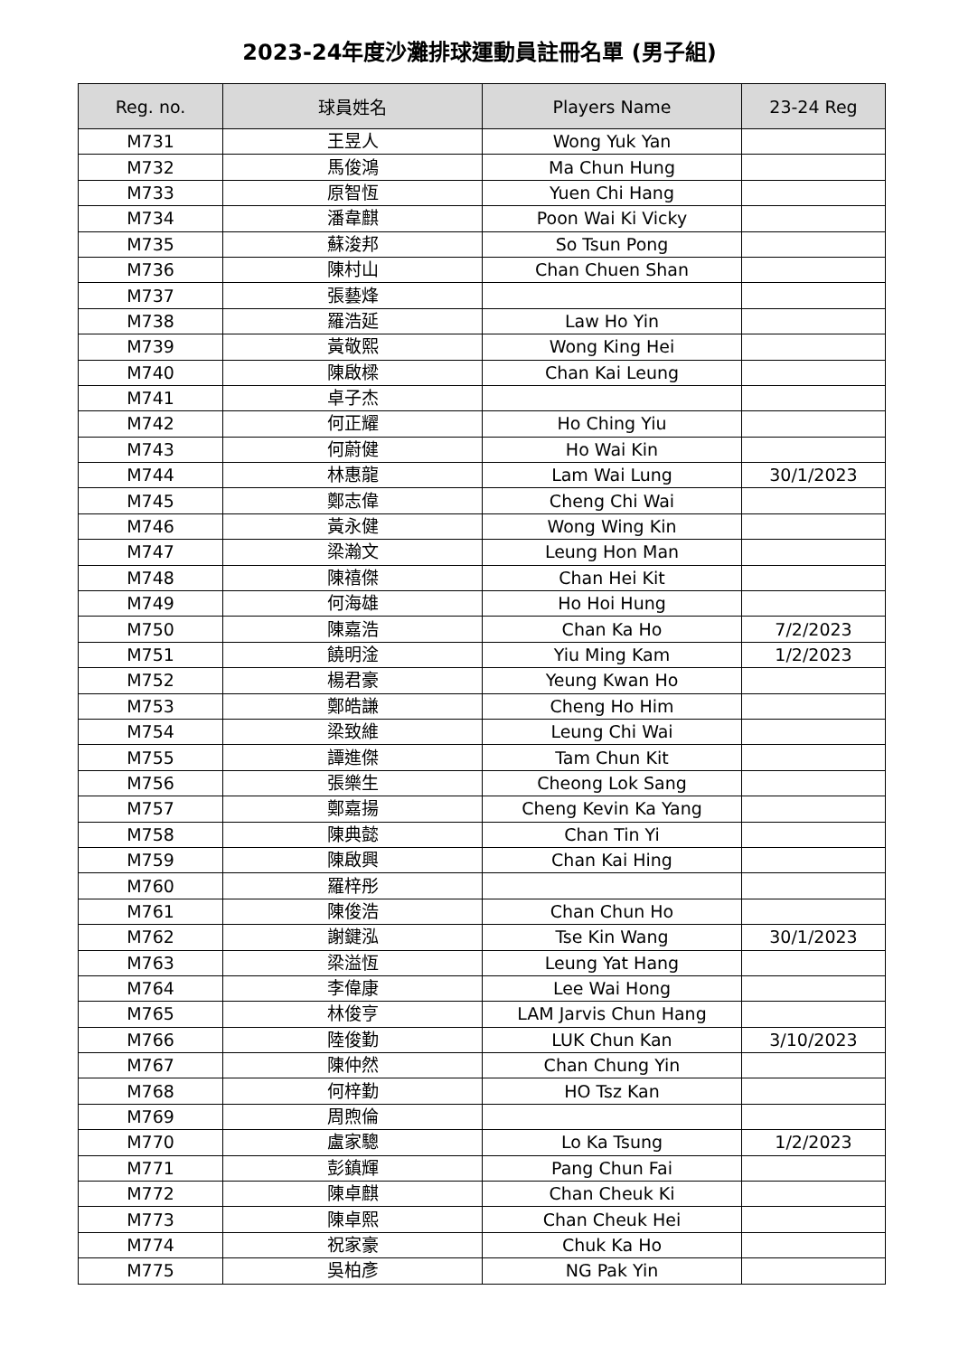2023-24年度沙灘排球運動員註冊名單 (男子組)
| Reg. no. | 球員姓名 | Players Name | 23-24 Reg |
| --- | --- | --- | --- |
| M731 | 王昱人 | Wong Yuk Yan | |
| M732 | 馬俊鴻 | Ma Chun Hung | |
| M733 | 原智恆 | Yuen Chi Hang | |
| M734 | 潘韋麒 | Poon Wai Ki Vicky | |
| M735 | 蘇浚邦 | So Tsun Pong | |
| M736 | 陳村山 | Chan Chuen Shan | |
| M737 | 張藝烽 | | |
| M738 | 羅浩延 | Law Ho Yin | |
| M739 | 黃敬熙 | Wong King Hei | |
| M740 | 陳啟樑 | Chan Kai Leung | |
| M741 | 卓子杰 | | |
| M742 | 何正耀 | Ho Ching Yiu | |
| M743 | 何蔚健 | Ho Wai Kin | |
| M744 | 林惠龍 | Lam Wai Lung | 30/1/2023 |
| M745 | 鄭志偉 | Cheng Chi Wai | |
| M746 | 黃永健 | Wong Wing Kin | |
| M747 | 梁瀚文 | Leung Hon Man | |
| M748 | 陳禧傑 | Chan Hei Kit | |
| M749 | 何海雄 | Ho Hoi Hung | |
| M750 | 陳嘉浩 | Chan Ka Ho | 7/2/2023 |
| M751 | 饒明淦 | Yiu Ming Kam | 1/2/2023 |
| M752 | 楊君豪 | Yeung Kwan Ho | |
| M753 | 鄭皓謙 | Cheng Ho Him | |
| M754 | 梁致維 | Leung Chi Wai | |
| M755 | 譚進傑 | Tam Chun Kit | |
| M756 | 張樂生 | Cheong Lok Sang | |
| M757 | 鄭嘉揚 | Cheng Kevin Ka Yang | |
| M758 | 陳典懿 | Chan Tin Yi | |
| M759 | 陳啟興 | Chan Kai Hing | |
| M760 | 羅梓彤 | | |
| M761 | 陳俊浩 | Chan Chun Ho | |
| M762 | 謝鍵泓 | Tse Kin Wang | 30/1/2023 |
| M763 | 梁溢恆 | Leung Yat Hang | |
| M764 | 李偉康 | Lee Wai Hong | |
| M765 | 林俊亨 | LAM Jarvis Chun Hang | |
| M766 | 陸俊勤 | LUK Chun Kan | 3/10/2023 |
| M767 | 陳仲然 | Chan Chung Yin | |
| M768 | 何梓勤 | HO Tsz Kan | |
| M769 | 周煦倫 | | |
| M770 | 盧家驄 | Lo Ka Tsung | 1/2/2023 |
| M771 | 彭鎮輝 | Pang Chun Fai | |
| M772 | 陳卓麒 | Chan Cheuk Ki | |
| M773 | 陳卓熙 | Chan Cheuk Hei | |
| M774 | 祝家豪 | Chuk Ka Ho | |
| M775 | 吳柏彥 | NG Pak Yin | |